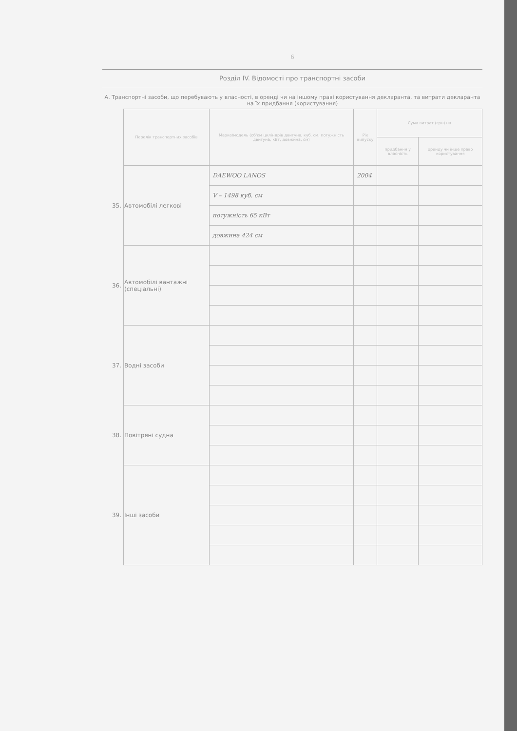6
Розділ IV. Відомості про транспортні засоби
А. Транспортні засоби, що перебувають у власності, в оренді чи на іншому праві користування декларанта, та витрати декларанта на їх придбання (користування)
| | Перелік транспортних засобів | Марка/модель (об'єм циліндрів двигуна, куб. см, потужність двигуна, кВт, довжина, см) | Рік випуску | Сума витрат (грн) на | |
| | | | | придбання у власність | оренду чи інше право користування |
| 35. | Автомобілі легкові | DAEWOO LANOS | 2004 | | |
| | | V – 1498 куб. см | | | |
| | | потужність 65 кВт | | | |
| | | довжина 424 см | | | |
| 36. | Автомобілі вантажні (спеціальні) | | | | |
| 37. | Водні засоби | | | | |
| 38. | Повітряні судна | | | | |
| 39. | Інші засоби | | | | |